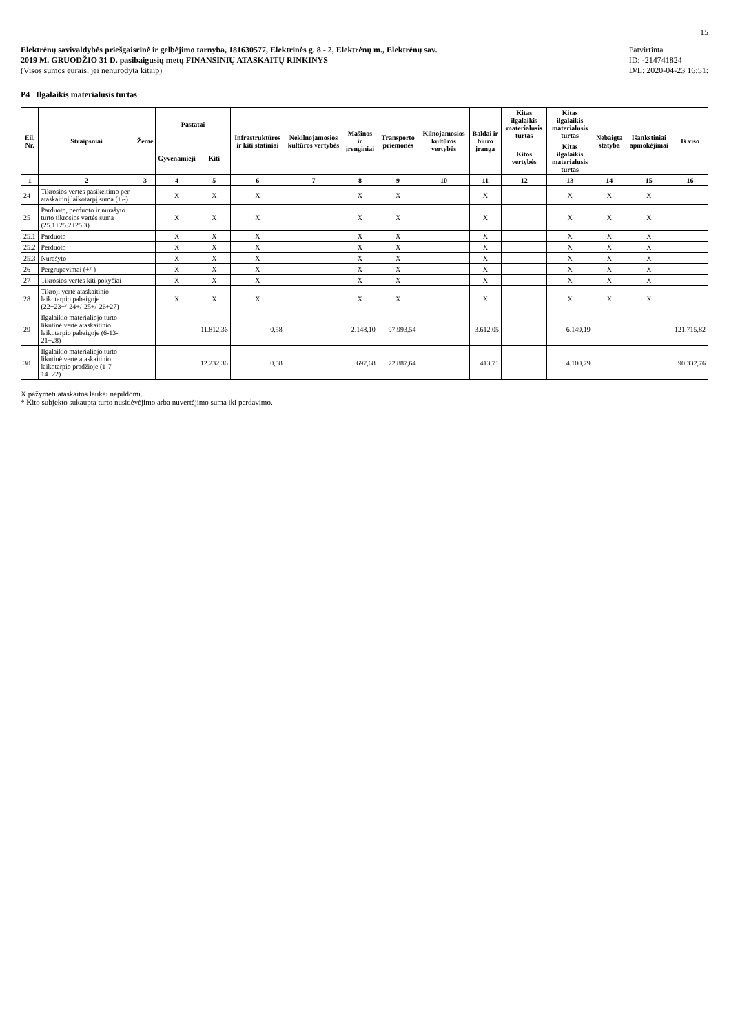15
Elektrėnų savivaldybės priešgaisrinė ir gelbėjimo tarnyba, 181630577, Elektrinės g. 8 - 2, Elektrėnų m., Elektrėnų sav.
2019 M. GRUODŽIO 31 D. pasibaigusių metų FINANSINIŲ ATASKAITŲ RINKINYS
(Visos sumos eurais, jei nenurodyta kitaip)
Patvirtinta
ID: -214741824
D/L: 2020-04-23 16:51:
P4 Ilgalaikis materialusis turtas
| Eil. Nr. | Straipsniai | Žemė | Pastatai | | Infrastruktūros ir kiti statiniai | Nekilnojamosios kultūros vertybės | Mašinos ir įrenginiai | Transporto priemonės | Kilnojamosios kultūros vertybės | Baldai ir biuro įranga | Kitas ilgalaikis materialusis turtas | Kitas ilgalaikis materialusis turtas | Nebaigta statyba | Išankstiniai apmokėjimai | Iš viso |
| --- | --- | --- | --- | --- | --- | --- | --- | --- | --- | --- | --- | --- | --- | --- | --- |
| | | | Gyvenamieji | Kiti | | | | | | | Kitos vertybės | Kitas ilgalaikis materialusis turtas | | | |
| 1 | 2 | 3 | 4 | 5 | 6 | 7 | 8 | 9 | 10 | 11 | 12 | 13 | 14 | 15 | 16 |
| 24 | Tikrosios vertės pasikeitimo per ataskaitinį laikotarpį suma (+/-) | | X | X | X | | X | X | | X | | X | X | X | |
| 25 | Parduoto, perduoto ir nurašyto turto tikrosios vertės suma (25.1+25.2+25.3) | | X | X | X | | X | X | | X | | X | X | X | |
| 25.1 | Parduoto | | X | X | X | | X | X | | X | | X | X | X | |
| 25.2 | Perduoto | | X | X | X | | X | X | | X | | X | X | X | |
| 25.3 | Nurašyto | | X | X | X | | X | X | | X | | X | X | X | |
| 26 | Pergrupavimai (+/-) | | X | X | X | | X | X | | X | | X | X | X | |
| 27 | Tikrosios vertės kiti pokyčiai | | X | X | X | | X | X | | X | | X | X | X | |
| 28 | Tikroji vertė ataskaitinio laikotarpio pabaigoje (22+23+/-24+/-25+/-26+27) | | X | X | X | | X | X | | X | | X | X | X | |
| 29 | Ilgalaikio materialiojo turto likutinė vertė ataskaitinio laikotarpio pabaigoje (6-13-21+28) | | | 11.812,36 | 0,58 | | 2.148,10 | 97.993,54 | | 3.612,05 | | 6.149,19 | | | 121.715,82 |
| 30 | Ilgalaikio materialiojo turto likutinė vertė ataskaitinio laikotarpio pradžioje (1-7-14+22) | | | 12.232,36 | 0,58 | | 697,68 | 72.887,64 | | 413,71 | | 4.100,79 | | | 90.332,76 |
X pažymėti ataskaitos laukai nepildomi.
* Kito subjekto sukaupta turto nusidėvėjimo arba nuvertėjimo suma iki perdavimo.